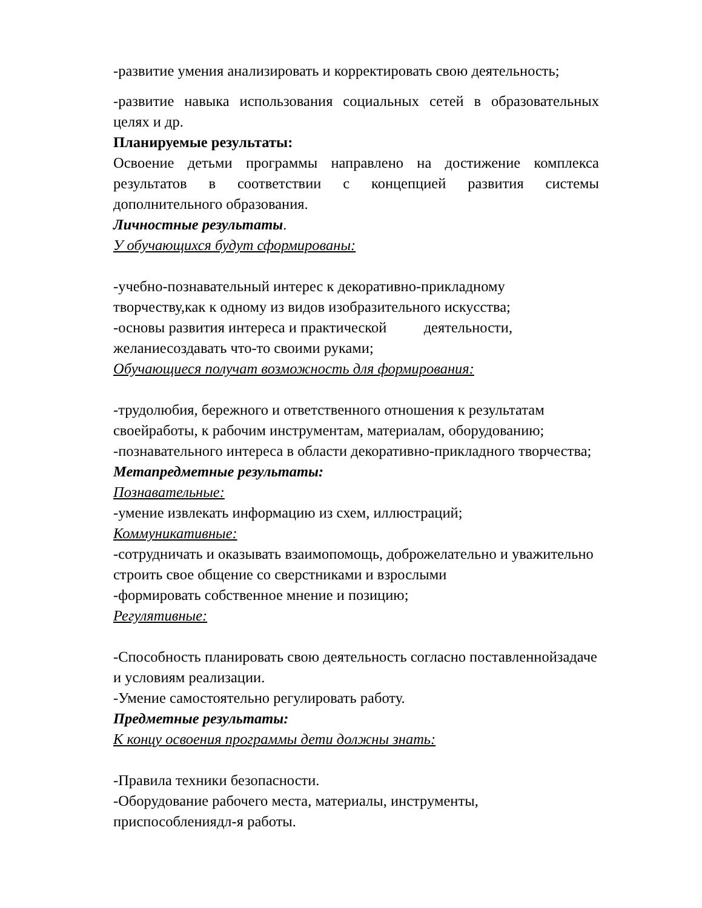-развитие умения анализировать и корректировать свою деятельность;
-развитие навыка использования социальных сетей в образовательных целях и др.
Планируемые результаты:
Освоение детьми программы направлено на достижение комплекса результатов в соответствии с концепцией развития системы дополнительного образования.
Личностные результаты.
У обучающихся будут сформированы:
-учебно-познавательный интерес к декоративно-прикладному творчеству,как к одному из видов изобразительного искусства;
-основы развития интереса и практической деятельности, желаниесоздавать что-то своими руками;
Обучающиеся получат возможность для формирования:
-трудолюбия, бережного и ответственного отношения к результатам своейработы, к рабочим инструментам, материалам, оборудованию;
-познавательного интереса в области декоративно-прикладного творчества;
Метапредметные результаты:
Познавательные:
-умение извлекать информацию из схем, иллюстраций;
Коммуникативные:
-сотрудничать и оказывать взаимопомощь, доброжелательно и уважительно строить свое общение со сверстниками и взрослыми
-формировать собственное мнение и позицию;
Регулятивные:
-Способность планировать свою деятельность согласно поставленнойзадаче и условиям реализации.
-Умение самостоятельно регулировать работу.
Предметные результаты:
К концу освоения программы дети должны знать:
-Правила техники безопасности.
-Оборудование рабочего места, материалы, инструменты, приспособлениядл-я работы.